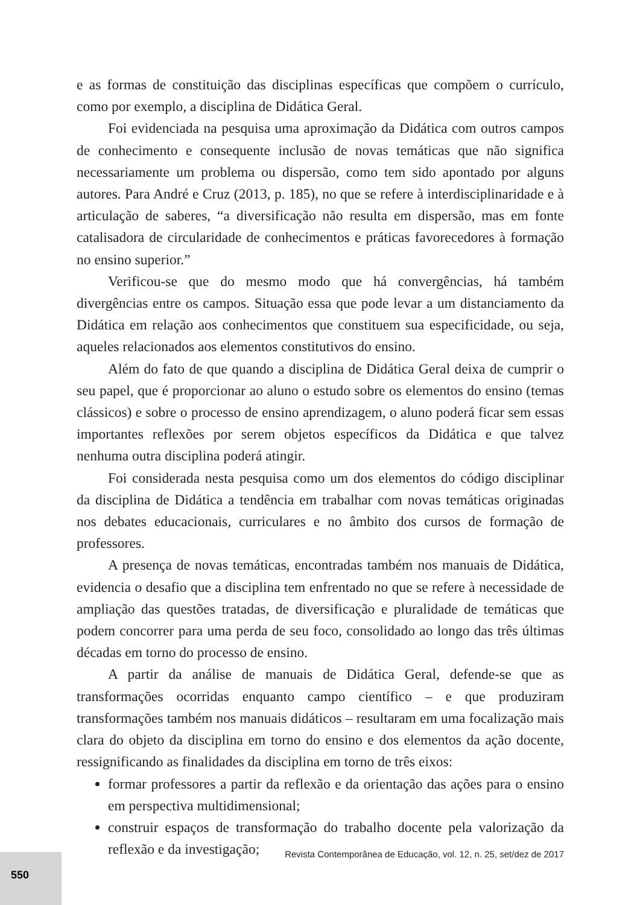e as formas de constituição das disciplinas específicas que compõem o currículo, como por exemplo, a disciplina de Didática Geral.
Foi evidenciada na pesquisa uma aproximação da Didática com outros campos de conhecimento e consequente inclusão de novas temáticas que não significa necessariamente um problema ou dispersão, como tem sido apontado por alguns autores. Para André e Cruz (2013, p. 185), no que se refere à interdisciplinaridade e à articulação de saberes, “a diversificação não resulta em dispersão, mas em fonte catalisadora de circularidade de conhecimentos e práticas favorecedores à formação no ensino superior.”
Verificou-se que do mesmo modo que há convergências, há também divergências entre os campos. Situação essa que pode levar a um distanciamento da Didática em relação aos conhecimentos que constituem sua especificidade, ou seja, aqueles relacionados aos elementos constitutivos do ensino.
Além do fato de que quando a disciplina de Didática Geral deixa de cumprir o seu papel, que é proporcionar ao aluno o estudo sobre os elementos do ensino (temas clássicos) e sobre o processo de ensino aprendizagem, o aluno poderá ficar sem essas importantes reflexões por serem objetos específicos da Didática e que talvez nenhuma outra disciplina poderá atingir.
Foi considerada nesta pesquisa como um dos elementos do código disciplinar da disciplina de Didática a tendência em trabalhar com novas temáticas originadas nos debates educacionais, curriculares e no âmbito dos cursos de formação de professores.
A presença de novas temáticas, encontradas também nos manuais de Didática, evidencia o desafio que a disciplina tem enfrentado no que se refere à necessidade de ampliação das questões tratadas, de diversificação e pluralidade de temáticas que podem concorrer para uma perda de seu foco, consolidado ao longo das três últimas décadas em torno do processo de ensino.
A partir da análise de manuais de Didática Geral, defende-se que as transformações ocorridas enquanto campo científico – e que produziram transformações também nos manuais didáticos – resultaram em uma focalização mais clara do objeto da disciplina em torno do ensino e dos elementos da ação docente, ressignificando as finalidades da disciplina em torno de três eixos:
formar professores a partir da reflexão e da orientação das ações para o ensino em perspectiva multidimensional;
construir espaços de transformação do trabalho docente pela valorização da reflexão e da investigação;
Revista Contemporânea de Educação, vol. 12, n. 25, set/dez de 2017 550